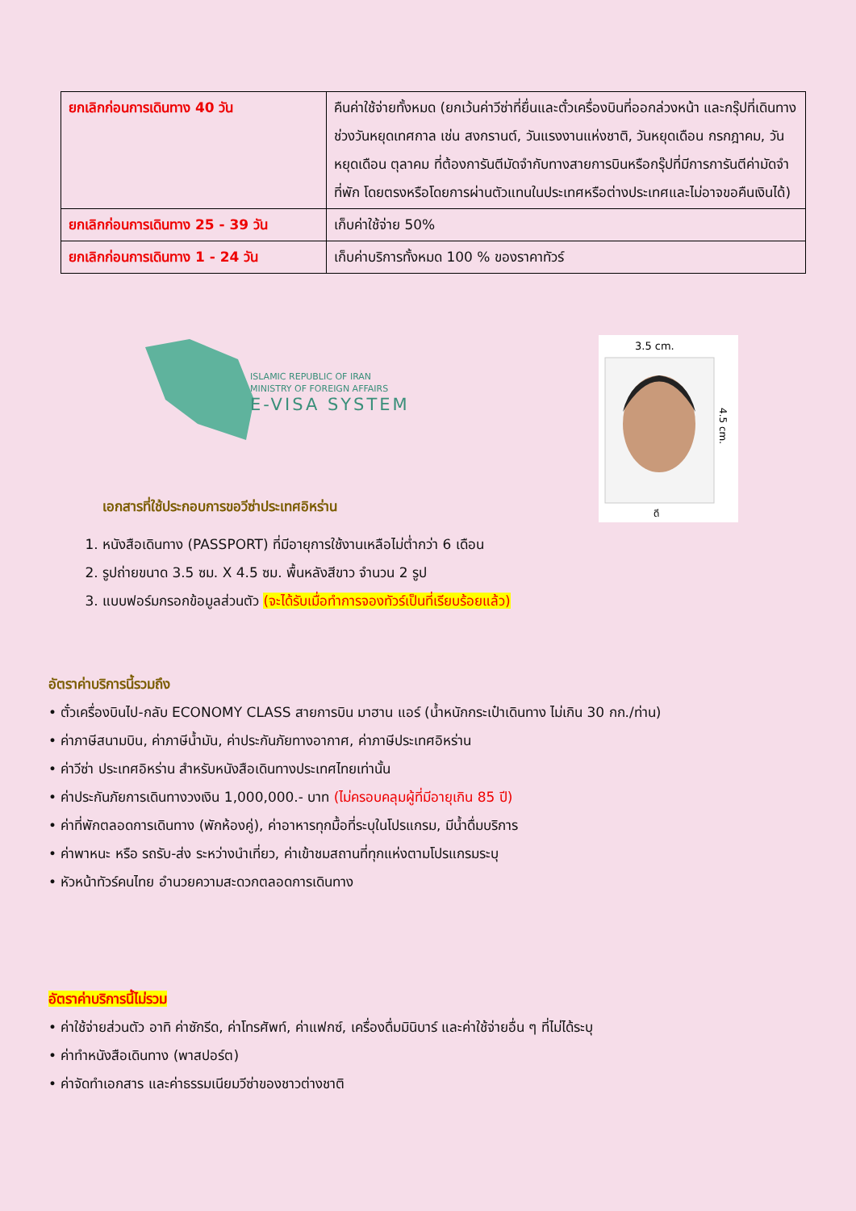| ยกเลิกก่อนการเดินทาง 40 วัน | คืนค่าใช้จ่ายทั้งหมด (ยกเว้นค่าวีซ่าที่ยื่นและตั๋วเครื่องบินที่ออกล่วงหน้า และกรุ๊ปที่เดินทางช่วงวันหยุดเทศกาล เช่น สงกรานต์, วันแรงงานแห่งชาติ, วันหยุดเดือน กรกฎาคม, วันหยุดเดือน ตุลาคม ที่ต้องการันตีมัดจำกับทางสายการบินหรือกรุ๊ปที่มีการการันตีค่ามัดจำที่พัก โดยตรงหรือโดยการผ่านตัวแทนในประเทศหรือต่างประเทศและไม่อาจขอคืนเงินได้) |
| ยกเลิกก่อนการเดินทาง 25 - 39 วัน | เก็บค่าใช้จ่าย 50% |
| ยกเลิกก่อนการเดินทาง 1 - 24 วัน | เก็บค่าบริการทั้งหมด 100 % ของราคาทัวร์ |
ISLAMIC REPUBLIC OF IRAN
MINISTRY OF FOREIGN AFFAIRS
E-VISA SYSTEM
3.5 cm.
4.5 cm.
ดี
เอกสารที่ใช้ประกอบการขอวีซ่าประเทศอิหร่าน
1. หนังสือเดินทาง (PASSPORT) ที่มีอายุการใช้งานเหลือไม่ต่ำกว่า 6 เดือน
2. รูปถ่ายขนาด 3.5 ซม. X 4.5 ซม. พื้นหลังสีขาว จำนวน 2 รูป
3. แบบฟอร์มกรอกข้อมูลส่วนตัว (จะได้รับเมื่อทำการจองทัวร์เป็นที่เรียบร้อยแล้ว)
อัตราค่าบริการนี้รวมถึง
• ตั๋วเครื่องบินไป-กลับ ECONOMY CLASS สายการบิน มาฮาน แอร์ (น้ำหนักกระเป๋าเดินทาง ไม่เกิน 30 กก./ท่าน)
• ค่าภาษีสนามบิน, ค่าภาษีน้ำมัน, ค่าประกันภัยทางอากาศ, ค่าภาษีประเทศอิหร่าน
• ค่าวีซ่า ประเทศอิหร่าน สำหรับหนังสือเดินทางประเทศไทยเท่านั้น
• ค่าประกันภัยการเดินทางวงเงิน 1,000,000.- บาท (ไม่ครอบคลุมผู้ที่มีอายุเกิน 85 ปี)
• ค่าที่พักตลอดการเดินทาง (พักห้องคู่), ค่าอาหารทุกมื้อที่ระบุในโปรแกรม, มีน้ำดื่มบริการ
• ค่าพาหนะ หรือ รถรับ-ส่ง ระหว่างนำเที่ยว, ค่าเข้าชมสถานที่ทุกแห่งตามโปรแกรมระบุ
• หัวหน้าทัวร์คนไทย อำนวยความสะดวกตลอดการเดินทาง
อัตราค่าบริการนี้ไม่รวม
• ค่าใช้จ่ายส่วนตัว อาทิ ค่าซักรีด, ค่าโทรศัพท์, ค่าแฟกซ์, เครื่องดื่มมินิบาร์ และค่าใช้จ่ายอื่น ๆ ที่ไม่ได้ระบุ
• ค่าทำหนังสือเดินทาง (พาสปอร์ต)
• ค่าจัดทำเอกสาร และค่าธรรมเนียมวีซ่าของชาวต่างชาติ